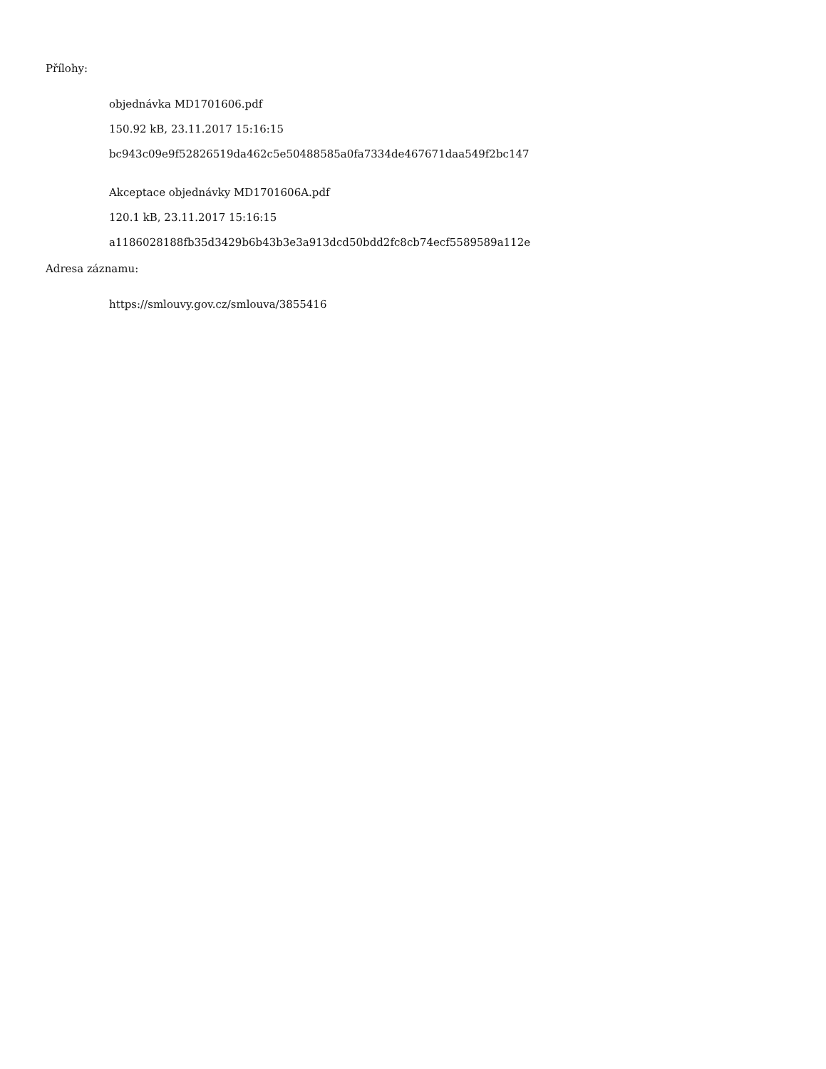Přílohy:
objednávka MD1701606.pdf
150.92 kB, 23.11.2017 15:16:15
bc943c09e9f52826519da462c5e50488585a0fa7334de467671daa549f2bc147
Akceptace objednávky MD1701606A.pdf
120.1 kB, 23.11.2017 15:16:15
a1186028188fb35d3429b6b43b3e3a913dcd50bdd2fc8cb74ecf5589589a112e
Adresa záznamu:
https://smlouvy.gov.cz/smlouva/3855416